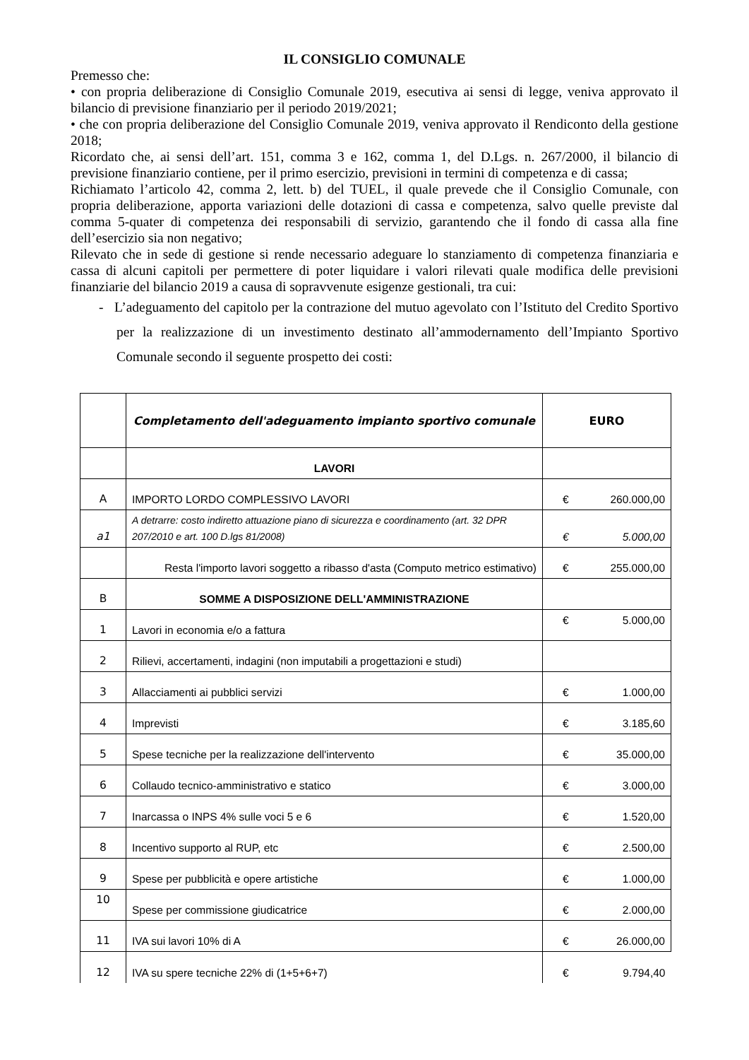IL CONSIGLIO COMUNALE
Premesso che:
• con propria deliberazione di Consiglio Comunale 2019, esecutiva ai sensi di legge, veniva approvato il bilancio di previsione finanziario per il periodo 2019/2021;
• che con propria deliberazione del Consiglio Comunale 2019, veniva approvato il Rendiconto della gestione 2018;
Ricordato che, ai sensi dell’art. 151, comma 3 e 162, comma 1, del D.Lgs. n. 267/2000, il bilancio di previsione finanziario contiene, per il primo esercizio, previsioni in termini di competenza e di cassa;
Richiamato l’articolo 42, comma 2, lett. b) del TUEL, il quale prevede che il Consiglio Comunale, con propria deliberazione, apporta variazioni delle dotazioni di cassa e competenza, salvo quelle previste dal comma 5-quater di competenza dei responsabili di servizio, garantendo che il fondo di cassa alla fine dell’esercizio sia non negativo;
Rilevato che in sede di gestione si rende necessario adeguare lo stanziamento di competenza finanziaria e cassa di alcuni capitoli per permettere di poter liquidare i valori rilevati quale modifica delle previsioni finanziarie del bilancio 2019 a causa di sopravvenute esigenze gestionali, tra cui:
- L’adeguamento del capitolo per la contrazione del mutuo agevolato con l’Istituto del Credito Sportivo per la realizzazione di un investimento destinato all’ammodernamento dell’Impianto Sportivo Comunale secondo il seguente prospetto dei costi:
| | Completamento dell'adeguamento impianto sportivo comunale | EURO |
| --- | --- | --- |
| | LAVORI | |
| A | IMPORTO LORDO COMPLESSIVO LAVORI | € 260.000,00 |
| a1 | A detrarre: costo indiretto attuazione piano di sicurezza e coordinamento (art. 32 DPR 207/2010 e art. 100 D.lgs 81/2008) | € 5.000,00 |
| | Resta l'importo lavori soggetto a ribasso d'asta (Computo metrico estimativo) | € 255.000,00 |
| B | SOMME A DISPOSIZIONE DELL'AMMINISTRAZIONE | |
| 1 | Lavori in economia e/o a fattura | € 5.000,00 |
| 2 | Rilievi, accertamenti, indagini (non imputabili a progettazioni e studi) | |
| 3 | Allacciamenti ai pubblici servizi | € 1.000,00 |
| 4 | Imprevisti | € 3.185,60 |
| 5 | Spese tecniche per la realizzazione dell'intervento | € 35.000,00 |
| 6 | Collaudo tecnico-amministrativo e statico | € 3.000,00 |
| 7 | Inarcassa o INPS 4% sulle voci 5 e 6 | € 1.520,00 |
| 8 | Incentivo supporto al RUP, etc | € 2.500,00 |
| 9 | Spese per pubblicità e opere artistiche | € 1.000,00 |
| 10 | Spese per commissione giudicatrice | € 2.000,00 |
| 11 | IVA sui lavori 10% di A | € 26.000,00 |
| 12 | IVA su spere tecniche 22% di (1+5+6+7) | € 9.794,40 |